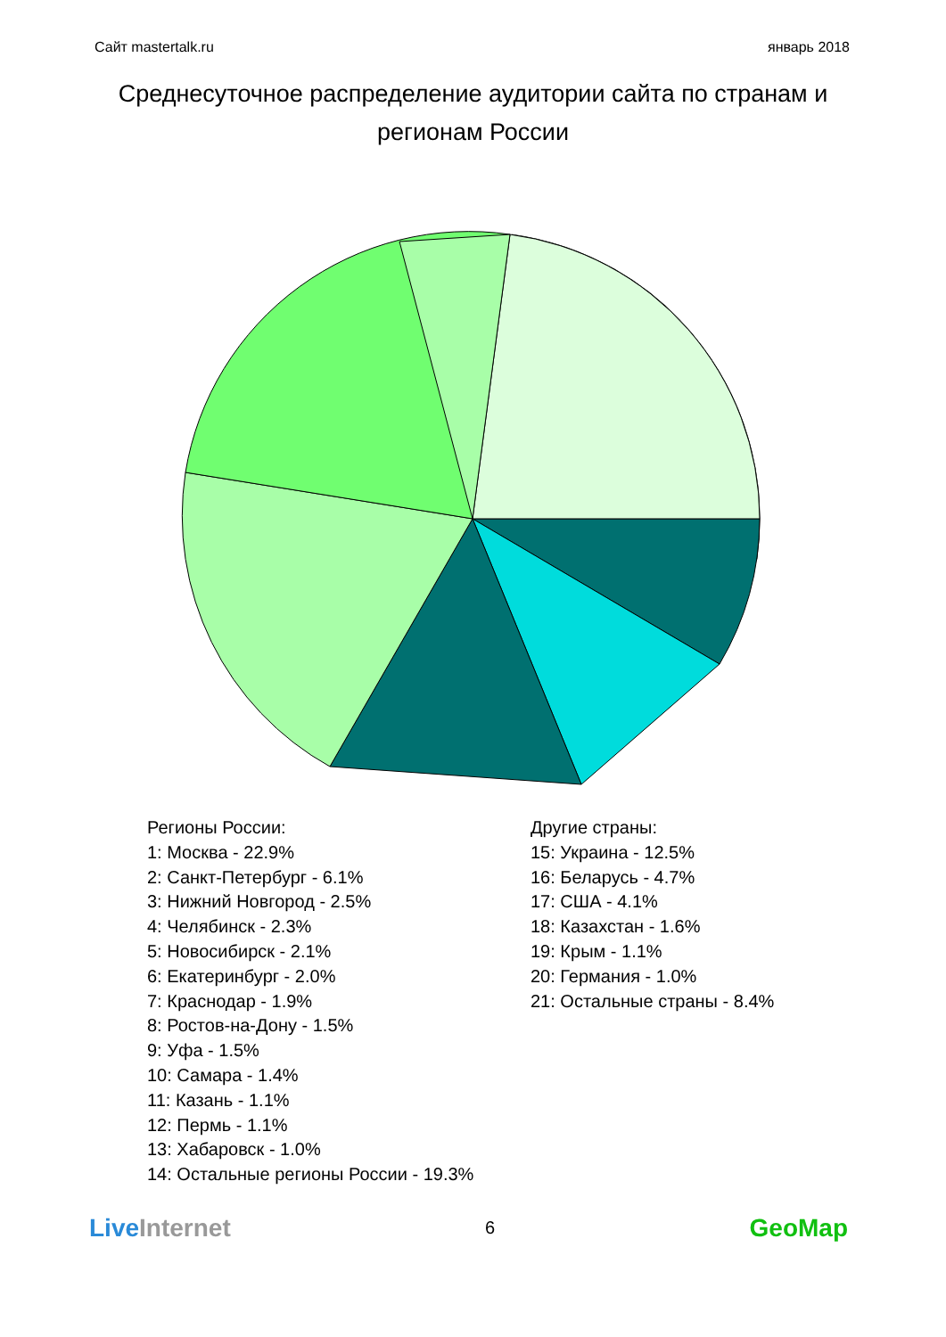Сайт mastertalk.ru январь 2018
Среднесуточное распределение аудитории сайта по странам и регионам России
Регионы России:
1: Москва - 22.9%
2: Санкт-Петербург - 6.1%
3: Нижний Новгород - 2.5%
4: Челябинск - 2.3%
5: Новосибирск - 2.1%
6: Екатеринбург - 2.0%
7: Краснодар - 1.9%
8: Ростов-на-Дону - 1.5%
9: Уфа - 1.5%
10: Самара - 1.4%
11: Казань - 1.1%
12: Пермь - 1.1%
13: Хабаровск - 1.0%
14: Остальные регионы России - 19.3%
Другие страны:
15: Украина - 12.5%
16: Беларусь - 4.7%
17: США - 4.1%
18: Казахстан - 1.6%
19: Крым - 1.1%
20: Германия - 1.0%
21: Остальные страны - 8.4%
Live Internet 6 GeoMap